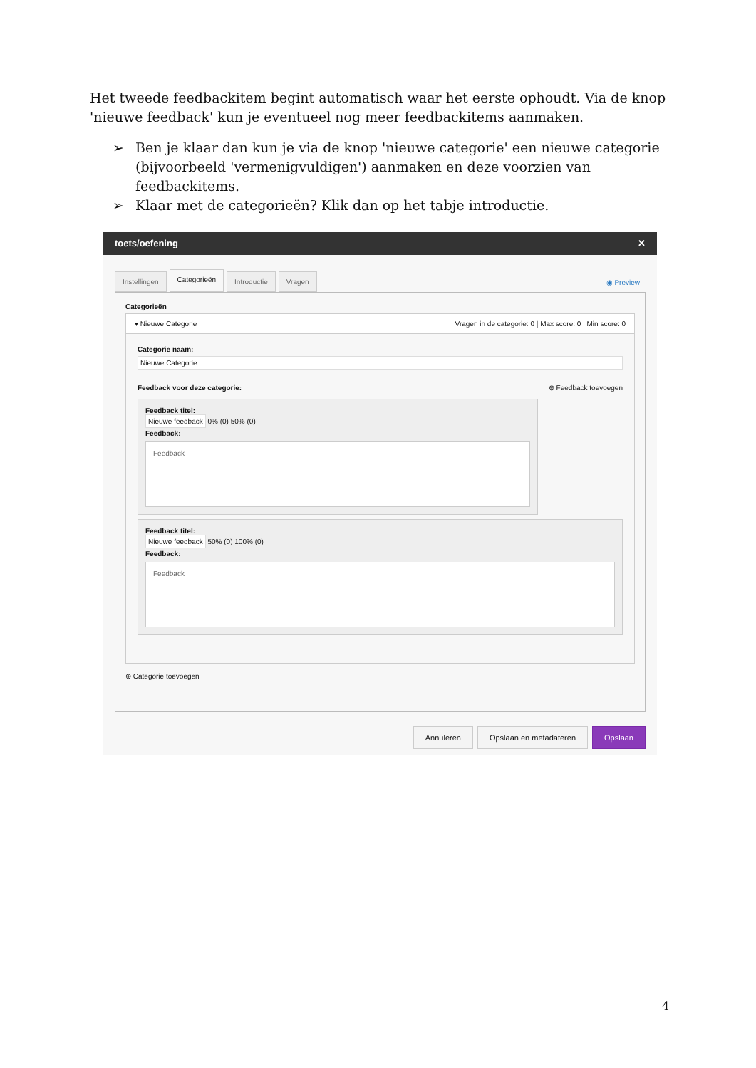Het tweede feedbackitem begint automatisch waar het eerste ophoudt. Via de knop 'nieuwe feedback' kun je eventueel nog meer feedbackitems aanmaken.
➢ Ben je klaar dan kun je via de knop 'nieuwe categorie' een nieuwe categorie (bijvoorbeeld 'vermenigvuldigen') aanmaken en deze voorzien van feedbackitems.
➢ Klaar met de categorieën? Klik dan op het tabje introductie.
toets/oefening ✕
Instellingen Categorieën Introductie Vragen ◉ Preview
Categorieën
▾ Nieuwe Categorie Vragen in de categorie: 0 | Max score: 0 | Min score: 0
Categorie naam:
Nieuwe Categorie
Feedback voor deze categorie: ⊕ Feedback toevoegen
Feedback titel:
Nieuwe feedback 0% (0) 50% (0)
Feedback:
Feedback
Feedback titel:
Nieuwe feedback 50% (0) 100% (0)
Feedback:
Feedback
⊕ Categorie toevoegen
Annuleren Opslaan en metadateren Opslaan
4